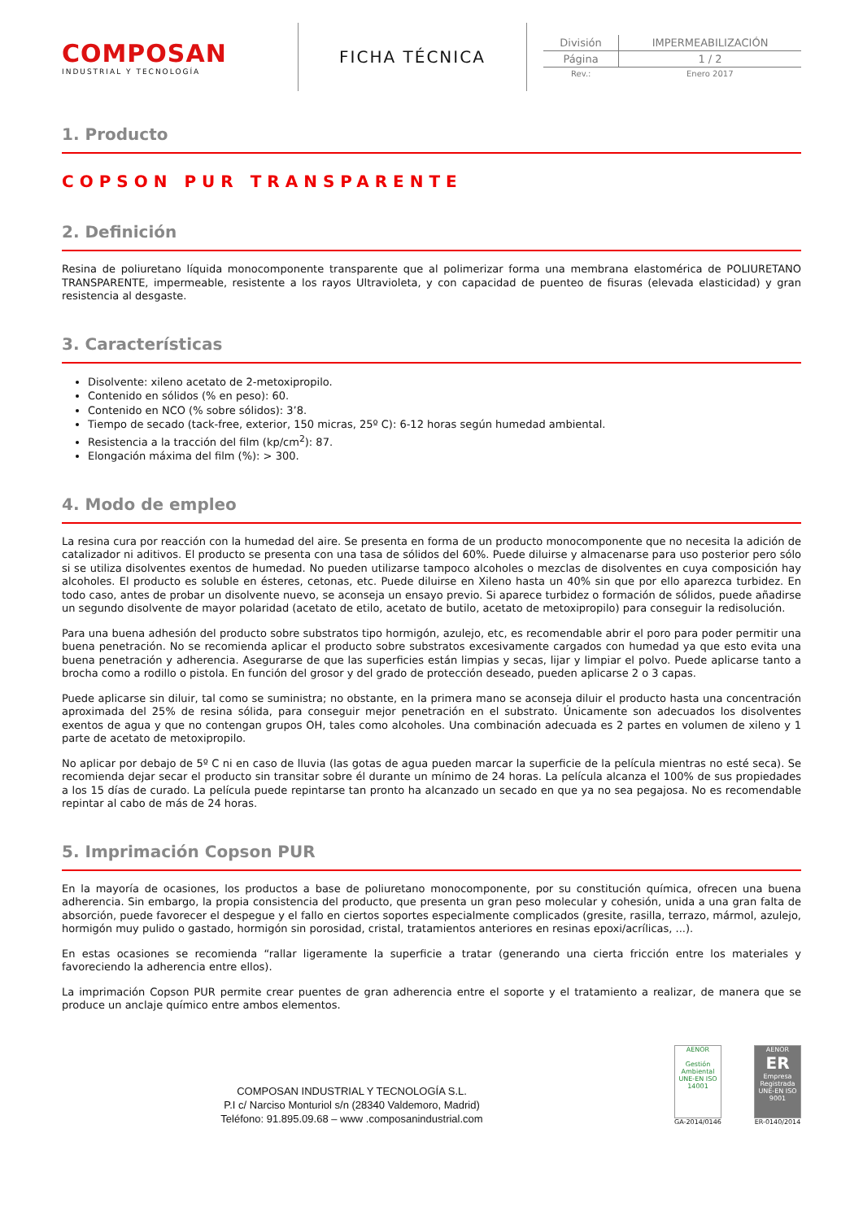COMPOSAN
INDUSTRIAL Y TECNOLOGÍA
FICHA TÉCNICA
| División | IMPERMEABILIZACIÓN |
| Página | 1 / 2 |
| Rev.: | Enero 2017 |
1. Producto
COPSON PUR TRANSPARENTE
2. Definición
Resina de poliuretano líquida monocomponente transparente que al polimerizar forma una membrana elastomérica de POLIURETANO TRANSPARENTE, impermeable, resistente a los rayos Ultravioleta, y con capacidad de puenteo de fisuras (elevada elasticidad) y gran resistencia al desgaste.
3. Características
Disolvente: xileno acetato de 2-metoxipropilo.
Contenido en sólidos (% en peso): 60.
Contenido en NCO (% sobre sólidos): 3’8.
Tiempo de secado (tack-free, exterior, 150 micras, 25º C): 6-12 horas según humedad ambiental.
Resistencia a la tracción del film (kp/cm<sup>2</sup>): 87.
Elongación máxima del film (%): > 300.
4. Modo de empleo
La resina cura por reacción con la humedad del aire. Se presenta en forma de un producto monocomponente que no necesita la adición de catalizador ni aditivos. El producto se presenta con una tasa de sólidos del 60%. Puede diluirse y almacenarse para uso posterior pero sólo si se utiliza disolventes exentos de humedad. No pueden utilizarse tampoco alcoholes o mezclas de disolventes en cuya composición hay alcoholes. El producto es soluble en ésteres, cetonas, etc. Puede diluirse en Xileno hasta un 40% sin que por ello aparezca turbidez. En todo caso, antes de probar un disolvente nuevo, se aconseja un ensayo previo. Si aparece turbidez o formación de sólidos, puede añadirse un segundo disolvente de mayor polaridad (acetato de etilo, acetato de butilo, acetato de metoxipropilo) para conseguir la redisolución.
Para una buena adhesión del producto sobre substratos tipo hormigón, azulejo, etc, es recomendable abrir el poro para poder permitir una buena penetración. No se recomienda aplicar el producto sobre substratos excesivamente cargados con humedad ya que esto evita una buena penetración y adherencia. Asegurarse de que las superficies están limpias y secas, lijar y limpiar el polvo. Puede aplicarse tanto a brocha como a rodillo o pistola. En función del grosor y del grado de protección deseado, pueden aplicarse 2 o 3 capas.
Puede aplicarse sin diluir, tal como se suministra; no obstante, en la primera mano se aconseja diluir el producto hasta una concentración aproximada del 25% de resina sólida, para conseguir mejor penetración en el substrato. Únicamente son adecuados los disolventes exentos de agua y que no contengan grupos OH, tales como alcoholes. Una combinación adecuada es 2 partes en volumen de xileno y 1 parte de acetato de metoxipropilo.
No aplicar por debajo de 5º C ni en caso de lluvia (las gotas de agua pueden marcar la superficie de la película mientras no esté seca). Se recomienda dejar secar el producto sin transitar sobre él durante un mínimo de 24 horas. La película alcanza el 100% de sus propiedades a los 15 días de curado. La película puede repintarse tan pronto ha alcanzado un secado en que ya no sea pegajosa. No es recomendable repintar al cabo de más de 24 horas.
5. Imprimación Copson PUR
En la mayoría de ocasiones, los productos a base de poliuretano monocomponente, por su constitución química, ofrecen una buena adherencia. Sin embargo, la propia consistencia del producto, que presenta un gran peso molecular y cohesión, unida a una gran falta de absorción, puede favorecer el despegue y el fallo en ciertos soportes especialmente complicados (gresite, rasilla, terrazo, mármol, azulejo, hormigón muy pulido o gastado, hormigón sin porosidad, cristal, tratamientos anteriores en resinas epoxi/acrílicas, ...).
En estas ocasiones se recomienda “rallar ligeramente la superficie a tratar (generando una cierta fricción entre los materiales y favoreciendo la adherencia entre ellos).
La imprimación Copson PUR permite crear puentes de gran adherencia entre el soporte y el tratamiento a realizar, de manera que se produce un anclaje químico entre ambos elementos.
COMPOSAN INDUSTRIAL Y TECNOLOGÍA S.L.
P.I c/ Narciso Monturiol s/n (28340 Valdemoro, Madrid)
Teléfono: 91.895.09.68 – www .composanindustrial.com
AENOR
Gestión Ambiental
UNE-EN ISO 14001
GA-2014/0146
AENOR
ER
Empresa Registrada
UNE-EN ISO 9001
ER-0140/2014